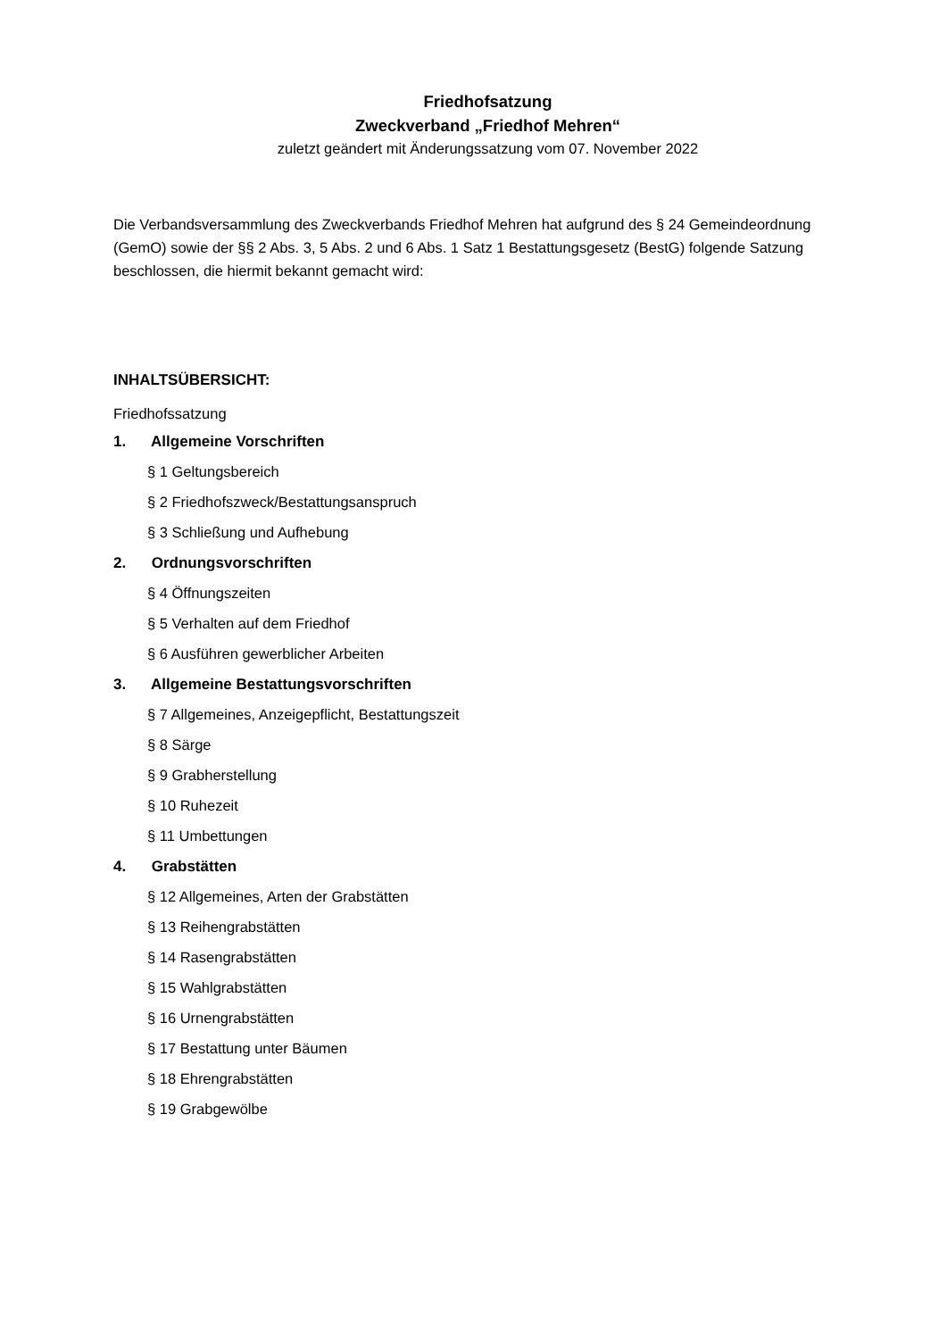Friedhofsatzung
Zweckverband „Friedhof Mehren“
zuletzt geändert mit Änderungssatzung vom 07. November 2022
Die Verbandsversammlung des Zweckverbands Friedhof Mehren hat aufgrund des § 24 Gemeindeordnung (GemO) sowie der §§ 2 Abs. 3, 5 Abs. 2 und 6 Abs. 1 Satz 1 Bestattungsgesetz (BestG) folgende Satzung beschlossen, die hiermit bekannt gemacht wird:
INHALTSÜBERSICHT:
Friedhofssatzung
1. Allgemeine Vorschriften
§ 1 Geltungsbereich
§ 2 Friedhofszweck/Bestattungsanspruch
§ 3 Schließung und Aufhebung
2. Ordnungsvorschriften
§ 4 Öffnungszeiten
§ 5 Verhalten auf dem Friedhof
§ 6 Ausführen gewerblicher Arbeiten
3. Allgemeine Bestattungsvorschriften
§ 7 Allgemeines, Anzeigepflicht, Bestattungszeit
§ 8 Särge
§ 9 Grabherstellung
§ 10 Ruhezeit
§ 11 Umbettungen
4. Grabstätten
§ 12 Allgemeines, Arten der Grabstätten
§ 13 Reihengrabstätten
§ 14 Rasengrabstätten
§ 15 Wahlgrabstätten
§ 16 Urnengrabstätten
§ 17 Bestattung unter Bäumen
§ 18 Ehrengrabstätten
§ 19 Grabgewölbe